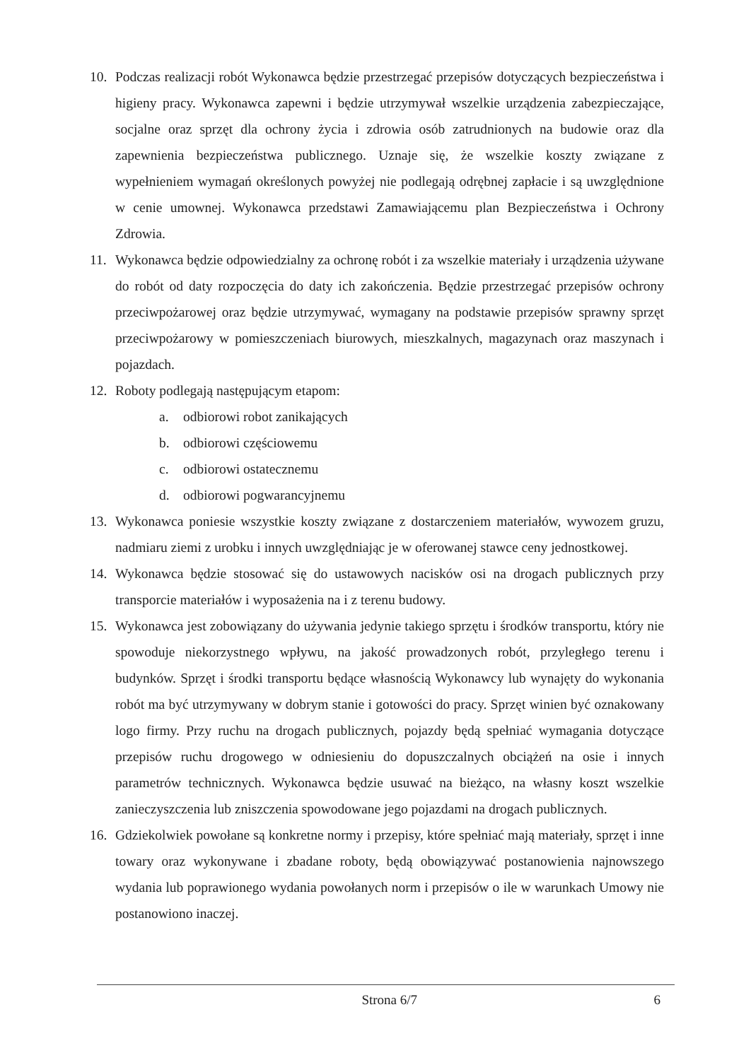10. Podczas realizacji robót Wykonawca będzie przestrzegać przepisów dotyczących bezpieczeństwa i higieny pracy. Wykonawca zapewni i będzie utrzymywał wszelkie urządzenia zabezpieczające, socjalne oraz sprzęt dla ochrony życia i zdrowia osób zatrudnionych na budowie oraz dla zapewnienia bezpieczeństwa publicznego. Uznaje się, że wszelkie koszty związane z wypełnieniem wymagań określonych powyżej nie podlegają odrębnej zapłacie i są uwzględnione w cenie umownej. Wykonawca przedstawi Zamawiającemu plan Bezpieczeństwa i Ochrony Zdrowia.
11. Wykonawca będzie odpowiedzialny za ochronę robót i za wszelkie materiały i urządzenia używane do robót od daty rozpoczęcia do daty ich zakończenia. Będzie przestrzegać przepisów ochrony przeciwpożarowej oraz będzie utrzymywać, wymagany na podstawie przepisów sprawny sprzęt przeciwpożarowy w pomieszczeniach biurowych, mieszkalnych, magazynach oraz maszynach i pojazdach.
12. Roboty podlegają następującym etapom:
a. odbiorowi robot zanikających
b. odbiorowi częściowemu
c. odbiorowi ostatecznemu
d. odbiorowi pogwarancyjnemu
13. Wykonawca poniesie wszystkie koszty związane z dostarczeniem materiałów, wywozem gruzu, nadmiaru ziemi z urobku i innych uwzględniając je w oferowanej stawce ceny jednostkowej.
14. Wykonawca będzie stosować się do ustawowych nacisków osi na drogach publicznych przy transporcie materiałów i wyposażenia na i z terenu budowy.
15. Wykonawca jest zobowiązany do używania jedynie takiego sprzętu i środków transportu, który nie spowoduje niekorzystnego wpływu, na jakość prowadzonych robót, przyległego terenu i budynków. Sprzęt i środki transportu będące własnością Wykonawcy lub wynajęty do wykonania robót ma być utrzymywany w dobrym stanie i gotowości do pracy. Sprzęt winien być oznakowany logo firmy. Przy ruchu na drogach publicznych, pojazdy będą spełniać wymagania dotyczące przepisów ruchu drogowego w odniesieniu do dopuszczalnych obciążeń na osie i innych parametrów technicznych. Wykonawca będzie usuwać na bieżąco, na własny koszt wszelkie zanieczyszczenia lub zniszczenia spowodowane jego pojazdami na drogach publicznych.
16. Gdziekolwiek powołane są konkretne normy i przepisy, które spełniać mają materiały, sprzęt i inne towary oraz wykonywane i zbadane roboty, będą obowiązywać postanowienia najnowszego wydania lub poprawionego wydania powołanych norm i przepisów o ile w warunkach Umowy nie postanowiono inaczej.
Strona 6/7 6